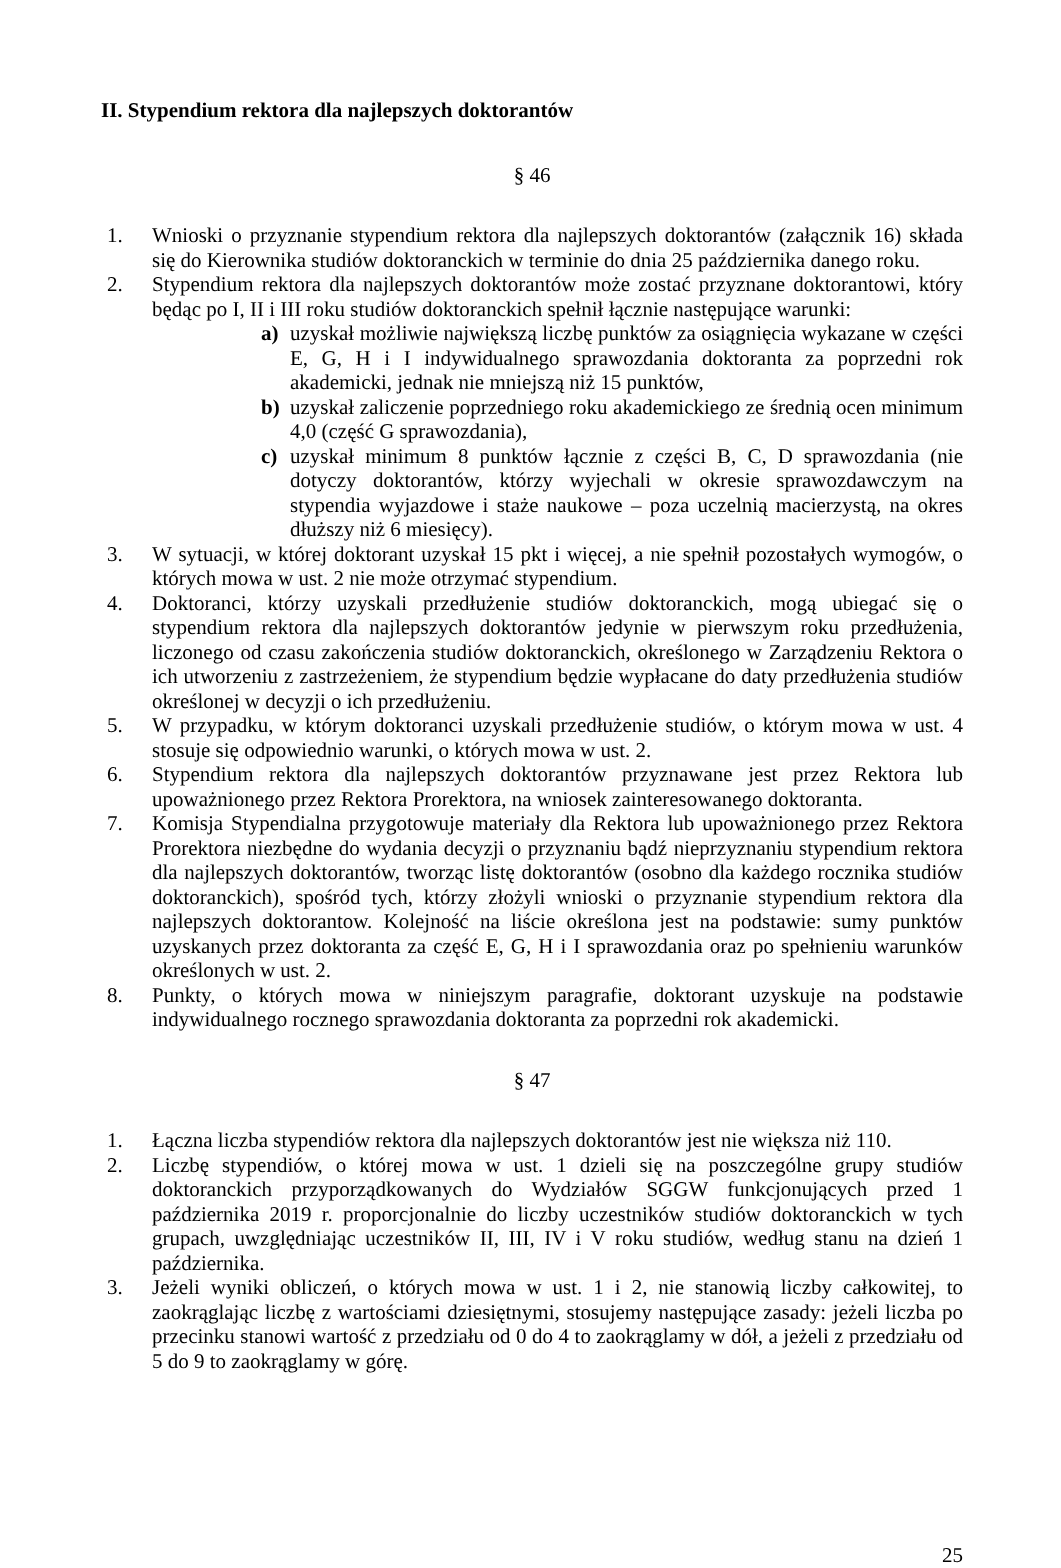II. Stypendium rektora dla najlepszych doktorantów
§ 46
1. Wnioski o przyznanie stypendium rektora dla najlepszych doktorantów (załącznik 16) składa się do Kierownika studiów doktoranckich w terminie do dnia 25 października danego roku.
2. Stypendium rektora dla najlepszych doktorantów może zostać przyznane doktorantowi, który będąc po I, II i III roku studiów doktoranckich spełnił łącznie następujące warunki:
a) uzyskał możliwie największą liczbę punktów za osiągnięcia wykazane w części E, G, H i I indywidualnego sprawozdania doktoranta za poprzedni rok akademicki, jednak nie mniejszą niż 15 punktów,
b) uzyskał zaliczenie poprzedniego roku akademickiego ze średnią ocen minimum 4,0 (część G sprawozdania),
c) uzyskał minimum 8 punktów łącznie z części B, C, D sprawozdania (nie dotyczy doktorantów, którzy wyjechali w okresie sprawozdawczym na stypendia wyjazdowe i staże naukowe – poza uczelnią macierzystą, na okres dłuższy niż 6 miesięcy).
3. W sytuacji, w której doktorant uzyskał 15 pkt i więcej, a nie spełnił pozostałych wymogów, o których mowa w ust. 2 nie może otrzymać stypendium.
4. Doktoranci, którzy uzyskali przedłużenie studiów doktoranckich, mogą ubiegać się o stypendium rektora dla najlepszych doktorantów jedynie w pierwszym roku przedłużenia, liczonego od czasu zakończenia studiów doktoranckich, określonego w Zarządzeniu Rektora o ich utworzeniu z zastrzeżeniem, że stypendium będzie wypłacane do daty przedłużenia studiów określonej w decyzji o ich przedłużeniu.
5. W przypadku, w którym doktoranci uzyskali przedłużenie studiów, o którym mowa w ust. 4 stosuje się odpowiednio warunki, o których mowa w ust. 2.
6. Stypendium rektora dla najlepszych doktorantów przyznawane jest przez Rektora lub upoważnionego przez Rektora Prorektora, na wniosek zainteresowanego doktoranta.
7. Komisja Stypendialna przygotowuje materiały dla Rektora lub upoważnionego przez Rektora Prorektora niezbędne do wydania decyzji o przyznaniu bądź nieprzyznaniu stypendium rektora dla najlepszych doktorantów, tworząc listę doktorantów (osobno dla każdego rocznika studiów doktoranckich), spośród tych, którzy złożyli wnioski o przyznanie stypendium rektora dla najlepszych doktorantow. Kolejność na liście określona jest na podstawie: sumy punktów uzyskanych przez doktoranta za część E, G, H i I sprawozdania oraz po spełnieniu warunków określonych w ust. 2.
8. Punkty, o których mowa w niniejszym paragrafie, doktorant uzyskuje na podstawie indywidualnego rocznego sprawozdania doktoranta za poprzedni rok akademicki.
§ 47
1. Łączna liczba stypendiów rektora dla najlepszych doktorantów jest nie większa niż 110.
2. Liczbę stypendiów, o której mowa w ust. 1 dzieli się na poszczególne grupy studiów doktoranckich przyporządkowanych do Wydziałów SGGW funkcjonujących przed 1 października 2019 r. proporcjonalnie do liczby uczestników studiów doktoranckich w tych grupach, uwzględniając uczestników II, III, IV i V roku studiów, według stanu na dzień 1 października.
3. Jeżeli wyniki obliczeń, o których mowa w ust. 1 i 2, nie stanowią liczby całkowitej, to zaokrąglając liczbę z wartościami dziesiętnymi, stosujemy następujące zasady: jeżeli liczba po przecinku stanowi wartość z przedziału od 0 do 4 to zaokrąglamy w dół, a jeżeli z przedziału od 5 do 9 to zaokrąglamy w górę.
25